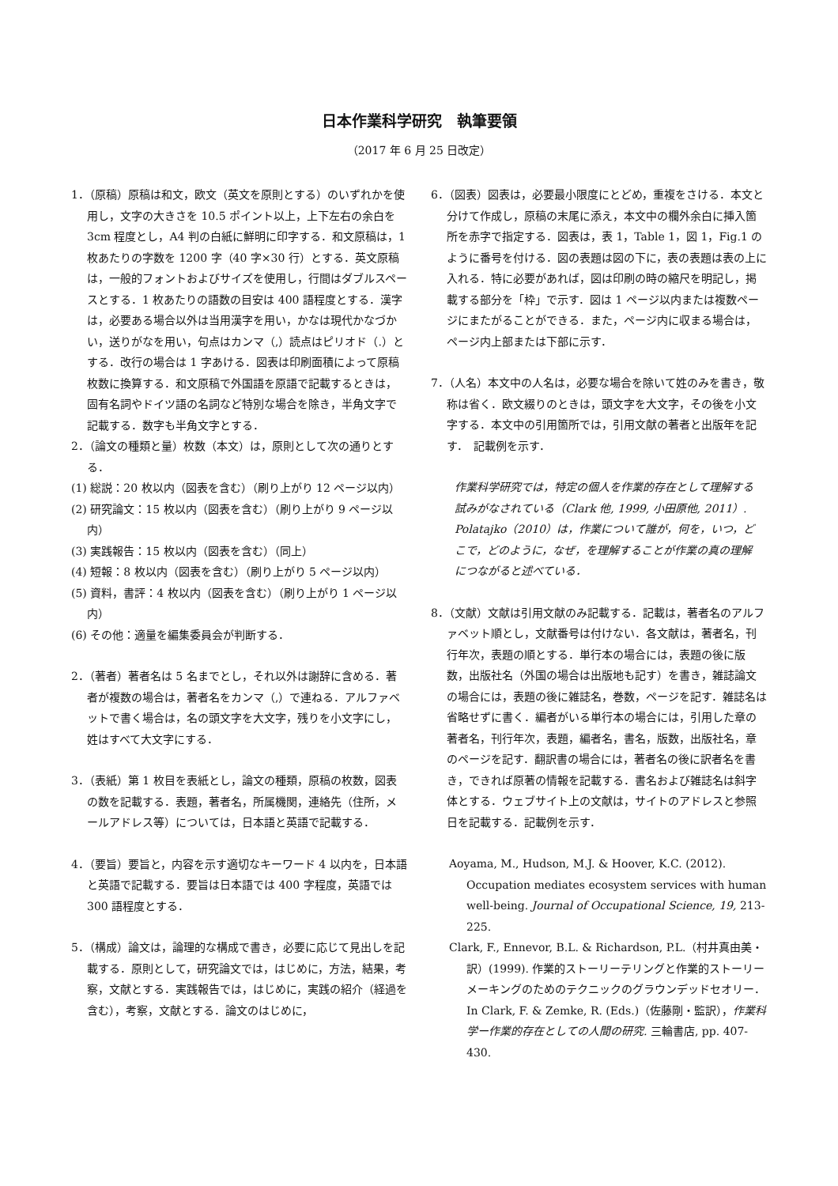日本作業科学研究　執筆要領
（2017 年 6 月 25 日改定）
1．（原稿）原稿は和文，欧文（英文を原則とする）のいずれかを使用し，文字の大きさを 10.5 ポイント以上，上下左右の余白を 3cm 程度とし，A4 判の白紙に鮮明に印字する．和文原稿は，1 枚あたりの字数を 1200 字（40 字×30 行）とする．英文原稿は，一般的フォントおよびサイズを使用し，行間はダブルスペースとする．1 枚あたりの語数の目安は 400 語程度とする．漢字は，必要ある場合以外は当用漢字を用い，かなは現代かなづかい，送りがなを用い，句点はカンマ（,）読点はピリオド（.）とする．改行の場合は 1 字あける．図表は印刷面積によって原稿枚数に換算する．和文原稿で外国語を原語で記載するときは，固有名詞やドイツ語の名詞など特別な場合を除き，半角文字で記載する．数字も半角文字とする．
2．（論文の種類と量）枚数（本文）は，原則として次の通りとする．
(1) 総説：20 枚以内（図表を含む）（刷り上がり 12 ページ以内）
(2) 研究論文：15 枚以内（図表を含む）（刷り上がり 9 ページ以内）
(3) 実践報告：15 枚以内（図表を含む）（同上）
(4) 短報：8 枚以内（図表を含む）（刷り上がり 5 ページ以内）
(5) 資料，書評：4 枚以内（図表を含む）（刷り上がり 1 ページ以内）
(6) その他：適量を編集委員会が判断する．
2．（著者）著者名は 5 名までとし，それ以外は謝辞に含める．著者が複数の場合は，著者名をカンマ（,）で連ねる．アルファベットで書く場合は，名の頭文字を大文字，残りを小文字にし，姓はすべて大文字にする．
3．（表紙）第 1 枚目を表紙とし，論文の種類，原稿の枚数，図表の数を記載する．表題，著者名，所属機関，連絡先（住所，メールアドレス等）については，日本語と英語で記載する．
4．（要旨）要旨と，内容を示す適切なキーワード 4 以内を，日本語と英語で記載する．要旨は日本語では 400 字程度，英語では 300 語程度とする．
5．（構成）論文は，論理的な構成で書き，必要に応じて見出しを記載する．原則として，研究論文では，はじめに，方法，結果，考察，文献とする．実践報告では，はじめに，実践の紹介（経過を含む），考察，文献とする．論文のはじめに，
6．（図表）図表は，必要最小限度にとどめ，重複をさける．本文と分けて作成し，原稿の末尾に添え，本文中の欄外余白に挿入箇所を赤字で指定する．図表は，表 1，Table 1，図 1，Fig.1 のように番号を付ける．図の表題は図の下に，表の表題は表の上に入れる．特に必要があれば，図は印刷の時の縮尺を明記し，掲載する部分を「枠」で示す．図は 1 ページ以内または複数ページにまたがることができる．また，ページ内に収まる場合は，ページ内上部または下部に示す．
7．（人名）本文中の人名は，必要な場合を除いて姓のみを書き，敬称は省く．欧文綴りのときは，頭文字を大文字，その後を小文字する．本文中の引用箇所では，引用文献の著者と出版年を記す．　記載例を示す．
作業科学研究では，特定の個人を作業的存在として理解する試みがなされている（Clark 他, 1999, 小田原他, 2011）. Polatajko（2010）は，作業について誰が，何を，いつ，どこで，どのように，なぜ，を理解することが作業の真の理解につながると述べている．
8．（文献）文献は引用文献のみ記載する．記載は，著者名のアルファベット順とし，文献番号は付けない．各文献は，著者名，刊行年次，表題の順とする．単行本の場合には，表題の後に版数，出版社名（外国の場合は出版地も記す）を書き，雑誌論文の場合には，表題の後に雑誌名，巻数，ページを記す．雑誌名は省略せずに書く．編者がいる単行本の場合には，引用した章の著者名，刊行年次，表題，編者名，書名，版数，出版社名，章のページを記す．翻訳書の場合には，著者名の後に訳者名を書き，できれば原著の情報を記載する．書名および雑誌名は斜字体とする．ウェブサイト上の文献は，サイトのアドレスと参照日を記載する．記載例を示す．
Aoyama, M., Hudson, M.J. & Hoover, K.C. (2012). Occupation mediates ecosystem services with human well-being. Journal of Occupational Science, 19, 213-225.
Clark, F., Ennevor, B.L. & Richardson, P.L.（村井真由美・訳）(1999). 作業的ストーリーテリングと作業的ストーリーメーキングのためのテクニックのグラウンデッドセオリー．In Clark, F. & Zemke, R. (Eds.)（佐藤剛・監訳），作業科学ー作業的存在としての人間の研究. 三輪書店, pp. 407-430.